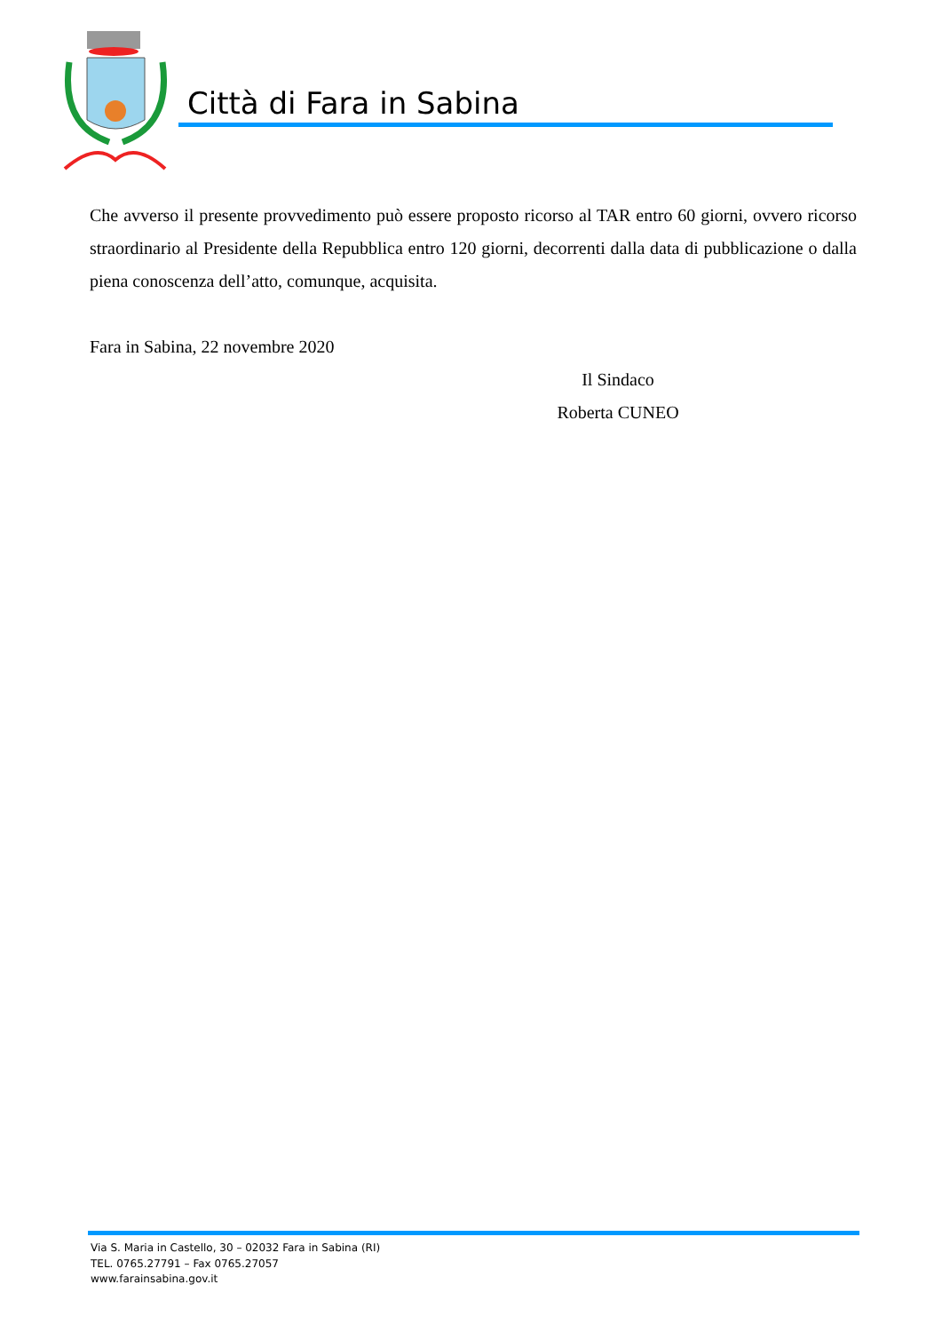Città di Fara in Sabina
Che avverso il presente provvedimento può essere proposto ricorso al TAR entro 60 giorni, ovvero ricorso straordinario al Presidente della Repubblica entro 120 giorni, decorrenti dalla data di pubblicazione o dalla piena conoscenza dell’atto, comunque, acquisita.
Fara in Sabina, 22 novembre 2020
Il Sindaco
Roberta CUNEO
Via S. Maria in Castello, 30 – 02032 Fara in Sabina (RI)
TEL. 0765.27791 – Fax 0765.27057
www.farainsabina.gov.it